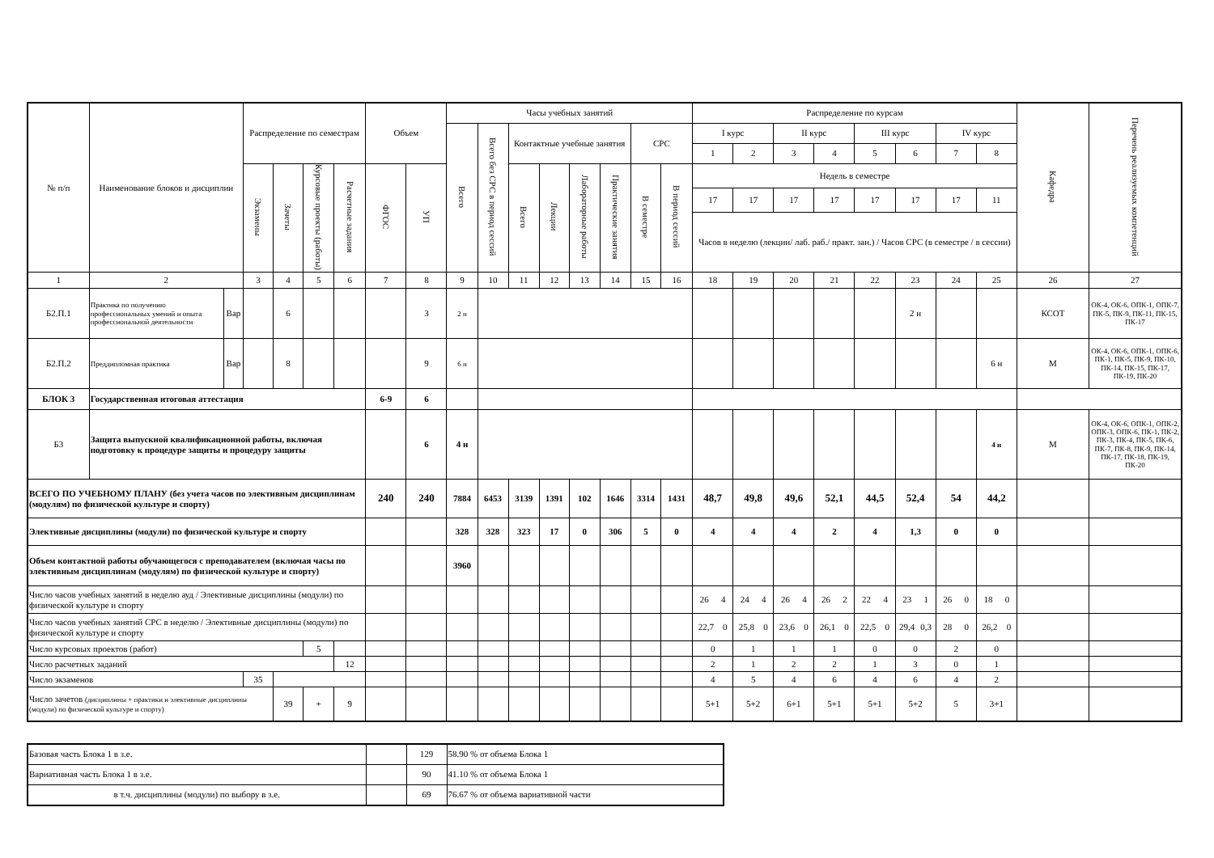| № п/п | Наименование блоков и дисциплин | | Распределение по семестрам | | | | Объем | | Часы учебных занятий | | | | | | | | Распределение по курсам | | | | | | | | Кафедра | Перечень реализуемых компетенций |
| --- | --- | --- | --- | --- | --- | --- | --- | --- | --- | --- | --- | --- | --- | --- | --- | --- | --- | --- | --- | --- | --- | --- | --- | --- | --- | --- |
| | | | | | | | | | Всего | Всего без СРС в период сессий | Контактные учебные занятия | | | | СРС | | I курс | | II курс | | III курс | | IV курс | | | |
| | | | | | | | | | | | | | | | | | 1 | 2 | 3 | 4 | 5 | 6 | 7 | 8 | | |
| | | | Экзамены | Зачеты | Курсовые проекты (работы) | Расчетные задания | ФГОС | УП | | | Всего | Лекции | Лабораторные работы | Практические занятия | В семестре | В период сессий | Недель в семестре | | | | | | | | | |
| | | | | | | | | | | | | | | | | | 17 | 17 | 17 | 17 | 17 | 17 | 17 | 11 | | |
| | | | | | | | | | | | | | | | | | Часов в неделю (лекции/ лаб. раб./ практ. зан.) / Часов СРС (в семестре / в сессии) | | | | | | | | | |
| 1 | 2 | | 3 | 4 | 5 | 6 | 7 | 8 | 9 | 10 | 11 | 12 | 13 | 14 | 15 | 16 | 18 | 19 | 20 | 21 | 22 | 23 | 24 | 25 | 26 | 27 |
| Б2.П.1 | Практика по получению профессиональных умений и опыта профессиональной деятельности | Вар | | 6 | | | | 3 | 2 н | | | | | | | | | | | | | 2 н | | | КСОТ | ОК-4, ОК-6, ОПК-1, ОПК-7, ПК-5, ПК-9, ПК-11, ПК-15, ПК-17 |
| Б2.П.2 | Преддипломная практика | Вар | | 8 | | | | 9 | 6 н | | | | | | | | | | | | | | | 6 н | М | ОК-4, ОК-6, ОПК-1, ОПК-6, ПК-1, ПК-5, ПК-9, ПК-10, ПК-14, ПК-15, ПК-17, ПК-19, ПК-20 |
| БЛОК 3 | Государственная итоговая аттестация | | | | | | 6-9 | 6 | | | | | | | | | | | | | | | | | | |
| Б3 | Защита выпускной квалификационной работы, включая подготовку к процедуре защиты и процедуру защиты | | | | | | | 6 | 4 н | | | | | | | | | | | | | | | 4 н | М | ОК-4, ОК-6, ОПК-1, ОПК-2, ОПК-3, ОПК-6, ПК-1, ПК-2, ПК-3, ПК-4, ПК-5, ПК-6, ПК-7, ПК-8, ПК-9, ПК-14, ПК-17, ПК-18, ПК-19, ПК-20 |
| ВСЕГО ПО УЧЕБНОМУ ПЛАНУ (без учета часов по элективным дисциплинам (модулям) по физической культуре и спорту) | | | | | | | 240 | 240 | 7884 | 6453 | 3139 | 1391 | 102 | 1646 | 3314 | 1431 | 48,7 | 49,8 | 49,6 | 52,1 | 44,5 | 52,4 | 54 | 44,2 | | |
| Элективные дисциплины (модули) по физической культуре и спорту | | | | | | | | | 328 | 328 | 323 | 17 | 0 | 306 | 5 | 0 | 4 | 4 | 4 | 2 | 4 | 1,3 | 0 | 0 | | |
| Объем контактной работы обучающегося с преподавателем (включая часы по элективным дисциплинам (модулям) по физической культуре и спорту) | | | | | | | | | 3960 | | | | | | | | | | | | | | | | | |
| Число часов учебных занятий в неделю ауд / Элективные дисциплины (модули) по физической культуре и спорту | | | | | | | | | | | | | | | | | 26 4 | 24 4 | 26 4 | 26 2 | 22 4 | 23 1 | 26 0 | 18 0 | | |
| Число часов учебных занятий СРС в неделю / Элективные дисциплины (модули) по физической культуре и спорту | | | | | | | | | | | | | | | | | 22,7 0 | 25,8 0 | 23,6 0 | 26,1 0 | 22,5 0 | 29,4 0,3 | 28 0 | 26,2 0 | | |
| Число курсовых проектов (работ) | | | | | 5 | | | | | | | | | | | | 0 | 1 | 1 | 1 | 0 | 0 | 2 | 0 | | |
| Число расчетных заданий | | | | | | 12 | | | | | | | | | | | 2 | 1 | 2 | 2 | 1 | 3 | 0 | 1 | | |
| Число экзаменов | | | 35 | | | | | | | | | | | | | | 4 | 5 | 4 | 6 | 4 | 6 | 4 | 2 | | |
| Число зачетов (дисциплины + практики и элективные дисциплины (модули) по физической культуре и спорту) | | | | 39 | + | 9 | | | | | | | | | | | 5+1 | 5+2 | 6+1 | 5+1 | 5+1 | 5+2 | 5 | 3+1 | | |
| Базовая часть Блока 1 в з.е. | | 129 | 58.90 % от объема Блока 1 |
| Вариативная часть Блока 1 в з.е. | | 90 | 41.10 % от объема Блока 1 |
| в т.ч. дисциплины (модули) по выбору в з.е. | | 69 | 76.67 % от объема вариативной части |